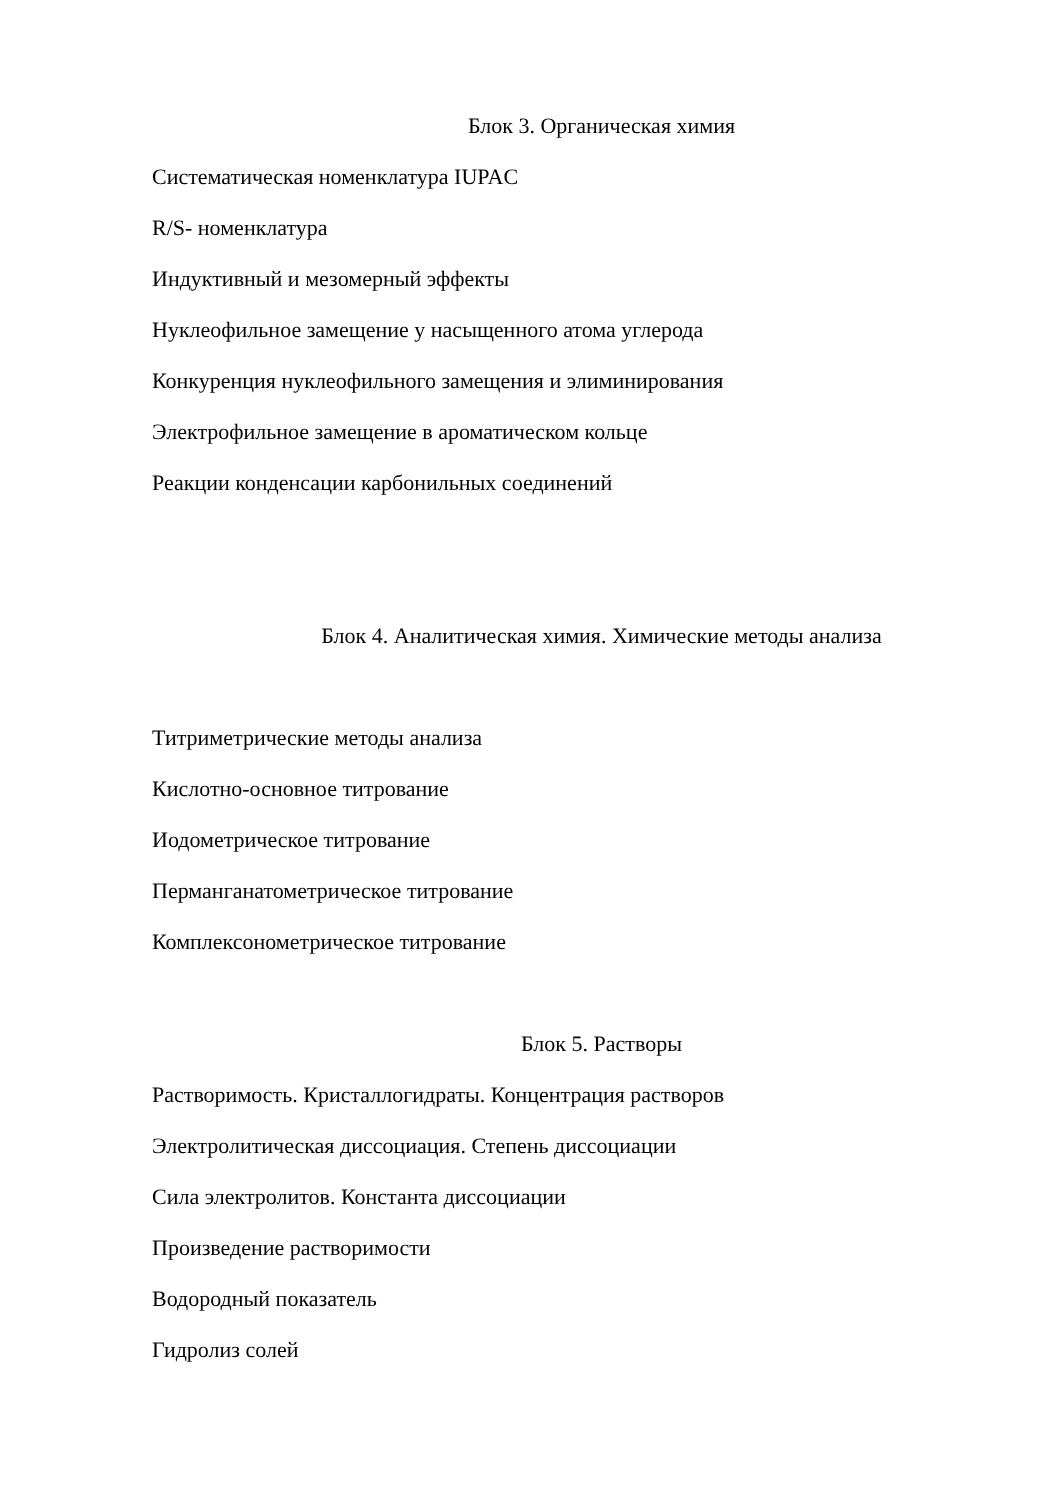Блок 3. Органическая химия
Систематическая номенклатура IUPAC
R/S- номенклатура
Индуктивный и мезомерный эффекты
Нуклеофильное замещение у насыщенного атома углерода
Конкуренция нуклеофильного замещения и элиминирования
Электрофильное замещение в ароматическом кольце
Реакции конденсации карбонильных соединений
Блок 4. Аналитическая химия. Химические методы анализа
Титриметрические методы анализа
Кислотно-основное титрование
Иодометрическое титрование
Перманганатометрическое титрование
Комплексонометрическое титрование
Блок 5. Растворы
Растворимость. Кристаллогидраты. Концентрация растворов
Электролитическая диссоциация. Степень диссоциации
Сила электролитов. Константа диссоциации
Произведение растворимости
Водородный показатель
Гидролиз солей